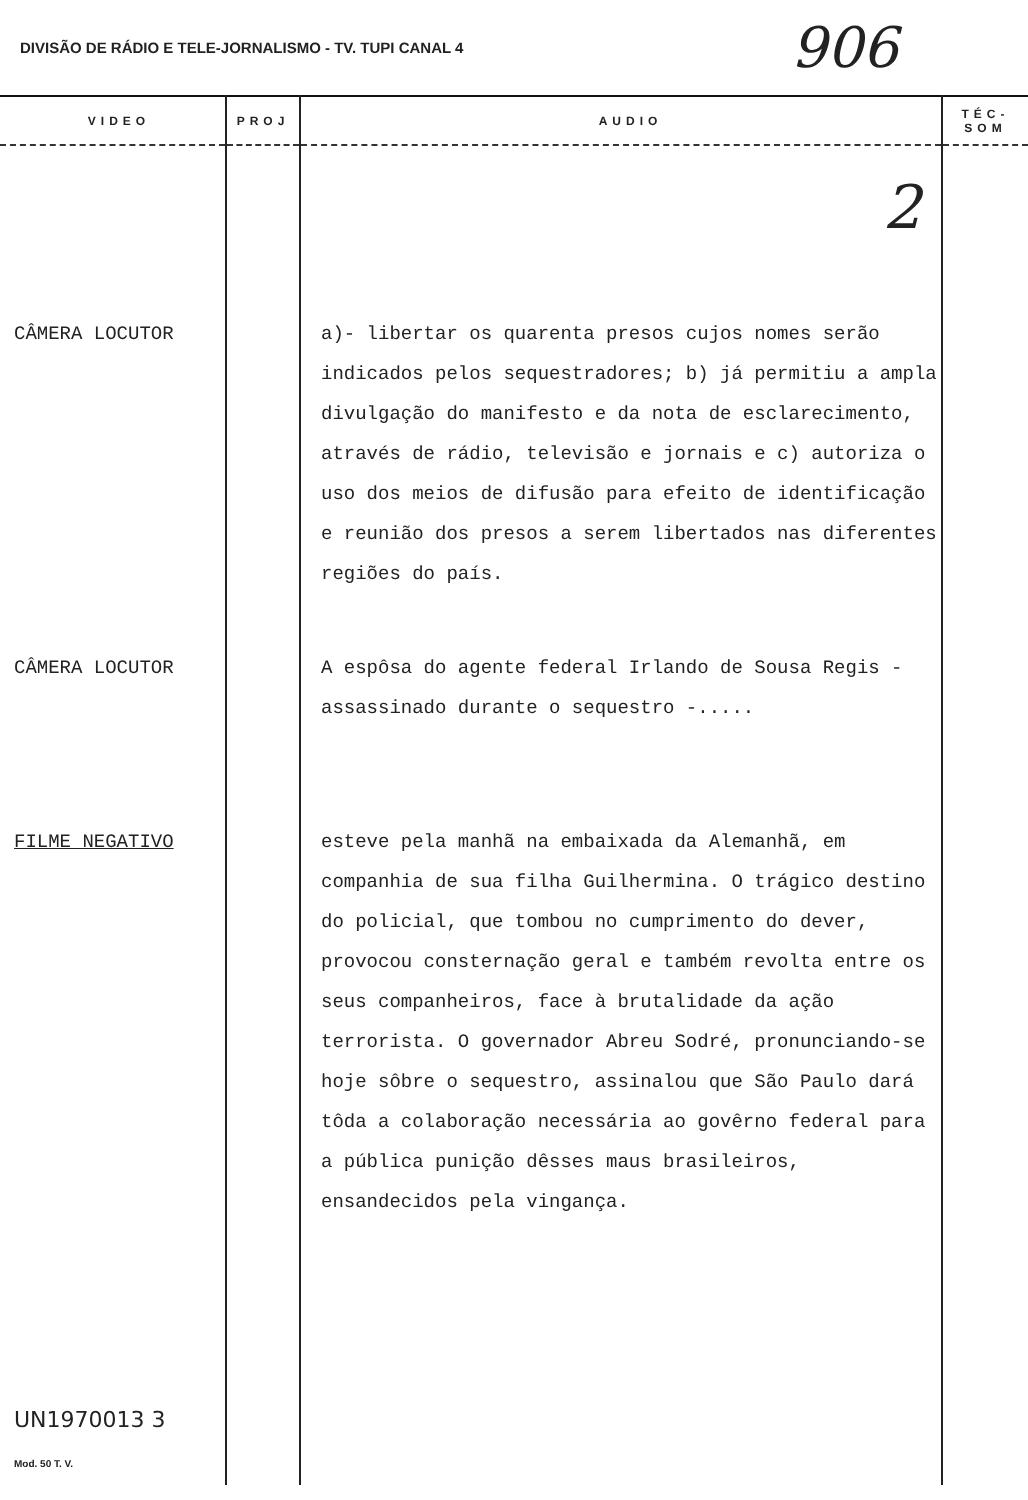DIVISÃO DE RÁDIO E TELE-JORNALISMO - TV. TUPI CANAL 4 906
| VIDEO | PROJ | AUDIO | TÉC-SOM |
| --- | --- | --- | --- |
| | | 2 | |
| CÂMERA LOCUTOR | | a)- libertar os quarenta presos cujos nomes serão indicados pelos sequestradores; b) já permitiu a ampla divulgação do manifesto e da nota de esclarecimento, através de rádio, televisão e jornais e c) autoriza o uso dos meios de difusão para efeito de identificação e reunião dos presos a serem libertados nas diferentes regiões do país. | |
| CÂMERA LOCUTOR | | A espôsa do agente federal Irlando de Sousa Regis - assassinado durante o sequestro -..... | |
| FILME NEGATIVO | | esteve pela manhã na embaixada da Alemanhã, em companhia de sua filha Guilhermina. O trágico destino do policial, que tombou no cumprimento do dever, provocou consternação geral e também revolta entre os seus companheiros, face à brutalidade da ação terrorista. O governador Abreu Sodré, pronunciando-se hoje sôbre o sequestro, assinalou que São Paulo dará tôda a colaboração necessária ao govêrno federal para a pública punição dêsses maus brasileiros, ensandecidos pela vingança. | |
| UN1970013 3 Mod. 50 T. V. | | | |